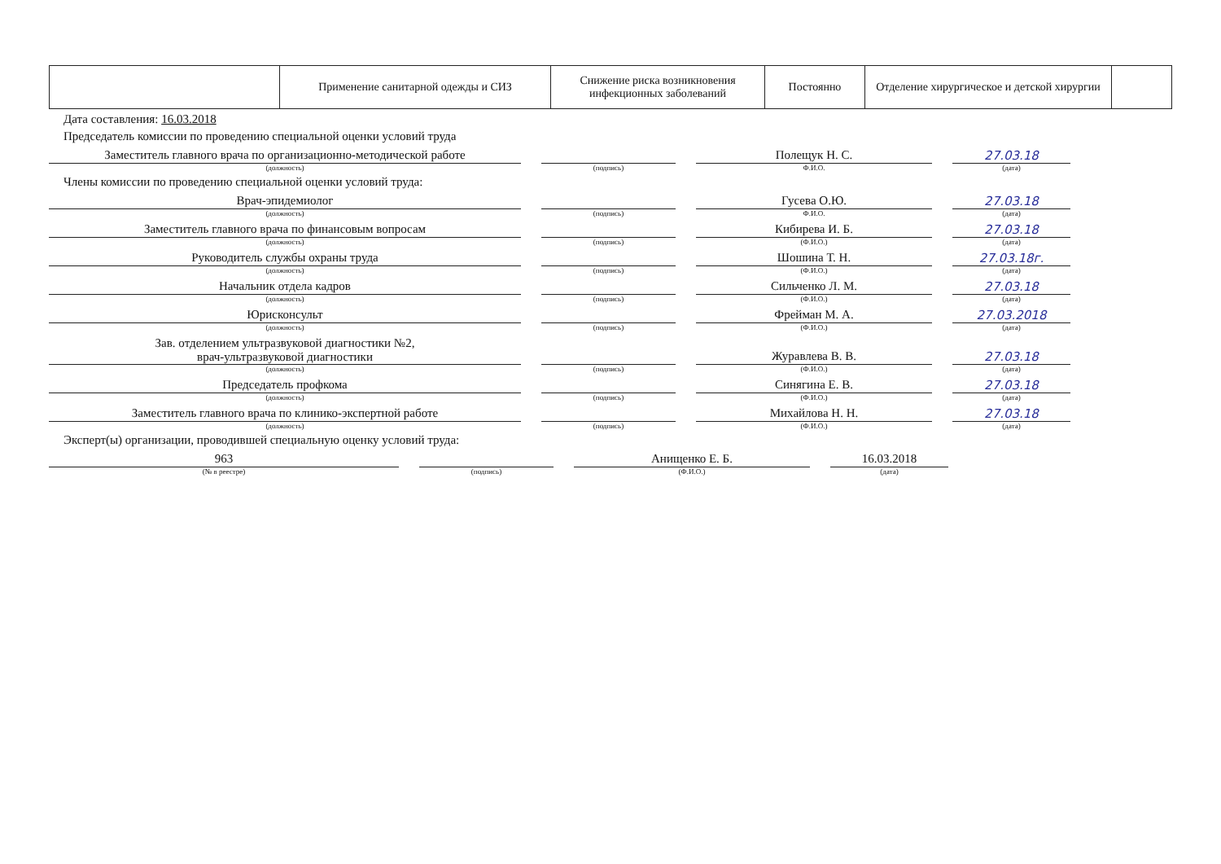| | Применение санитарной одежды и СИЗ | Снижение риска возникновения инфекционных заболеваний | Постоянно | Отделение хирургическое и детской хирургии | |
Дата составления: 16.03.2018
Председатель комиссии по проведению специальной оценки условий труда
Заместитель главного врача по организационно-методической работе
(должность)
(подпись)
Полещук Н. С.
Ф.И.О.
27.03.18
(дата)
Члены комиссии по проведению специальной оценки условий труда:
Врач-эпидемиолог
(должность)
(подпись)
Гусева О.Ю.
Ф.И.О.
27.03.18
(дата)
Заместитель главного врача по финансовым вопросам
(должность)
(подпись)
Кибирева И. Б.
(Ф.И.О.)
27.03.18
(дата)
Руководитель службы охраны труда
(должность)
(подпись)
Шошина Т. Н.
(Ф.И.О.)
27.03.18г.
(дата)
Начальник отдела кадров
(должность)
(подпись)
Сильченко Л. М.
(Ф.И.О.)
27.03.18
(дата)
Юрисконсульт
(должность)
(подпись)
Фрейман М. А.
(Ф.И.О.)
27.03.2018
(дата)
Зав. отделением ультразвуковой диагностики №2,
врач-ультразвуковой диагностики
(должность)
(подпись)
Журавлева В. В.
(Ф.И.О.)
27.03.18
(дата)
Председатель профкома
(должность)
(подпись)
Синягина Е. В.
(Ф.И.О.)
27.03.18
(дата)
Заместитель главного врача по клинико-экспертной работе
(должность)
(подпись)
Михайлова Н. Н.
(Ф.И.О.)
27.03.18
(дата)
Эксперт(ы) организации, проводившей специальную оценку условий труда:
963
(№ в реестре)
(подпись)
Анищенко Е. Б.
(Ф.И.О.)
16.03.2018
(дата)